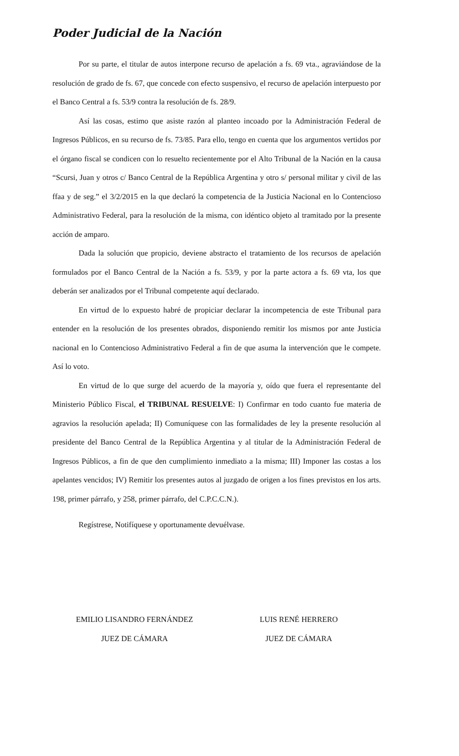Poder Judicial de la Nación
Por su parte, el titular de autos interpone recurso de apelación a fs. 69 vta., agraviándose de la resolución de grado de fs. 67, que concede con efecto suspensivo, el recurso de apelación interpuesto por el Banco Central a fs. 53/9 contra la resolución de fs. 28/9.
Así las cosas, estimo que asiste razón al planteo incoado por la Administración Federal de Ingresos Públicos, en su recurso de fs. 73/85. Para ello, tengo en cuenta que los argumentos vertidos por el órgano fiscal se condicen con lo resuelto recientemente por el Alto Tribunal de la Nación en la causa “Scursi, Juan y otros c/ Banco Central de la República Argentina y otro s/ personal militar y civil de las ffaa y de seg.” el 3/2/2015 en la que declaró la competencia de la Justicia Nacional en lo Contencioso Administrativo Federal, para la resolución de la misma, con idéntico objeto al tramitado por la presente acción de amparo.
Dada la solución que propicio, deviene abstracto el tratamiento de los recursos de apelación formulados por el Banco Central de la Nación a fs. 53/9, y por la parte actora a fs. 69 vta, los que deberán ser analizados por el Tribunal competente aquí declarado.
En virtud de lo expuesto habré de propiciar declarar la incompetencia de este Tribunal para entender en la resolución de los presentes obrados, disponiendo remitir los mismos por ante Justicia nacional en lo Contencioso Administrativo Federal a fin de que asuma la intervención que le compete. Así lo voto.
En virtud de lo que surge del acuerdo de la mayoría y, oído que fuera el representante del Ministerio Público Fiscal, el TRIBUNAL RESUELVE: I) Confirmar en todo cuanto fue materia de agravios la resolución apelada; II) Comuníquese con las formalidades de ley la presente resolución al presidente del Banco Central de la República Argentina y al titular de la Administración Federal de Ingresos Públicos, a fin de que den cumplimiento inmediato a la misma; III) Imponer las costas a los apelantes vencidos; IV) Remitir los presentes autos al juzgado de origen a los fines previstos en los arts. 198, primer párrafo, y 258, primer párrafo, del C.P.C.C.N.).
Regístrese, Notifíquese y oportunamente devuélvase.
EMILIO LISANDRO FERNÁNDEZ
JUEZ DE CÁMARA
LUIS RENÉ HERRERO
JUEZ DE CÁMARA